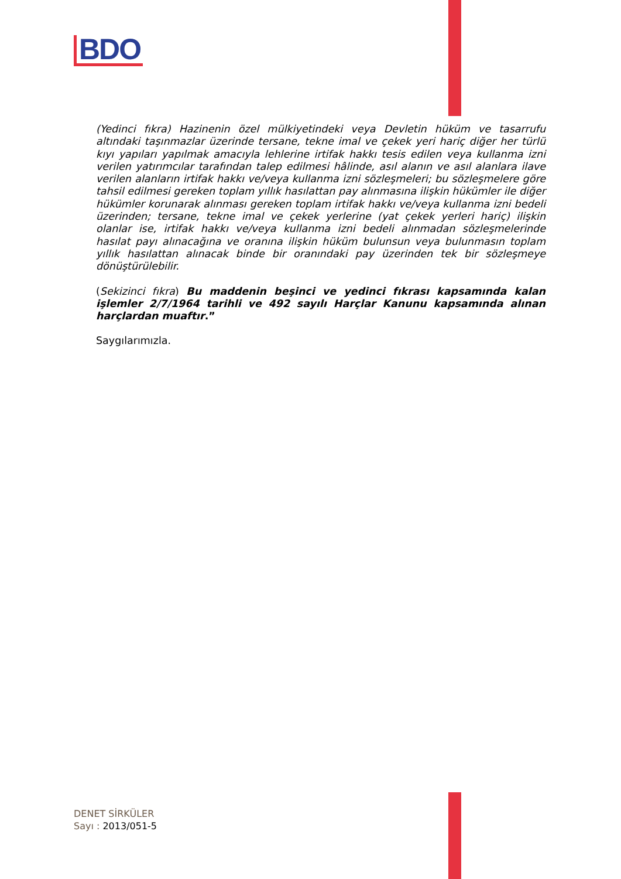BDO
(Yedinci fıkra) Hazinenin özel mülkiyetindeki veya Devletin hüküm ve tasarrufu altındaki taşınmazlar üzerinde tersane, tekne imal ve çekek yeri hariç diğer her türlü kıyı yapıları yapılmak amacıyla lehlerine irtifak hakkı tesis edilen veya kullanma izni verilen yatırımcılar tarafından talep edilmesi hâlinde, asıl alanın ve asıl alanlara ilave verilen alanların irtifak hakkı ve/veya kullanma izni sözleşmeleri; bu sözleşmelere göre tahsil edilmesi gereken toplam yıllık hasılattan pay alınmasına ilişkin hükümler ile diğer hükümler korunarak alınması gereken toplam irtifak hakkı ve/veya kullanma izni bedeli üzerinden; tersane, tekne imal ve çekek yerlerine (yat çekek yerleri hariç) ilişkin olanlar ise, irtifak hakkı ve/veya kullanma izni bedeli alınmadan sözleşmelerinde hasılat payı alınacağına ve oranına ilişkin hüküm bulunsun veya bulunmasın toplam yıllık hasılattan alınacak binde bir oranındaki pay üzerinden tek bir sözleşmeye dönüştürülebilir.
(Sekizinci fıkra) Bu maddenin beşinci ve yedinci fıkrası kapsamında kalan işlemler 2/7/1964 tarihli ve 492 sayılı Harçlar Kanunu kapsamında alınan harçlardan muaftır.”
Saygılarımızla.
DENET SİRKÜLER
Sayı : 2013/051-5